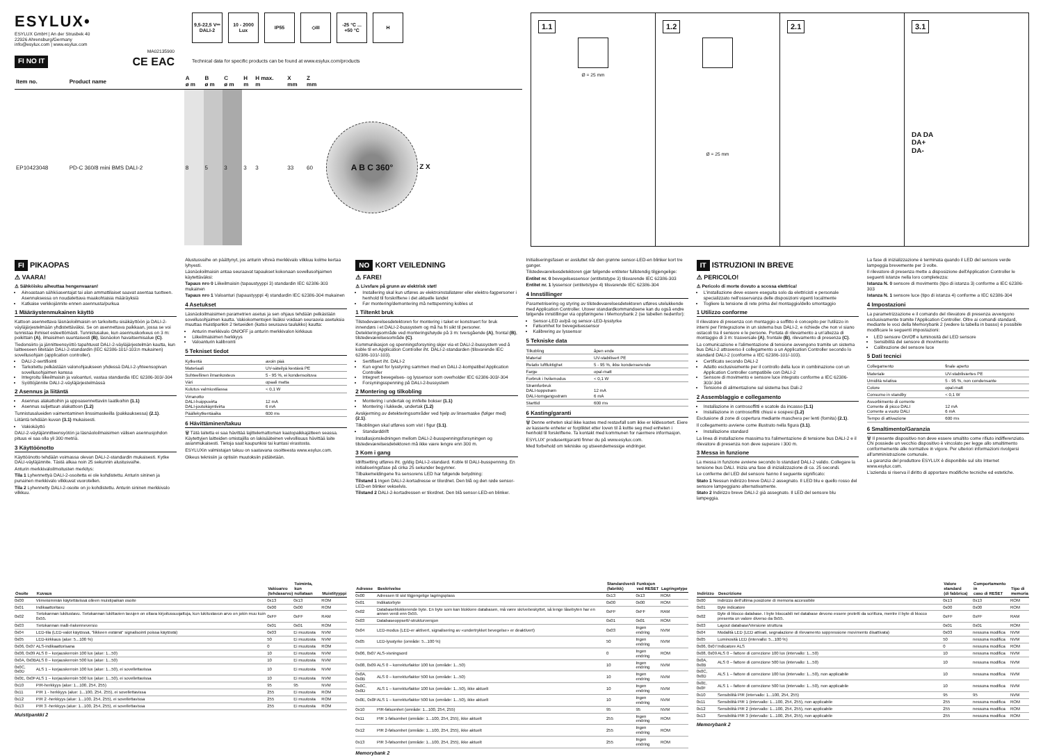ESYLUX•
ESYLUX GmbH | An der Strusbek 40
22926 Ahrensburg/Germany
info@esylux.com | www.esylux.com
MA02135900
FI NO IT CE EAC
9,5-22,5 V⎓
DALI-2
10 - 2000
Lux
IP55 ◇III -25 °C ...
+50 °C
H
Technical data for specific products can be found at www.esylux.com/products
| Item no. | Product name | A ø m | B ø m | C ø m | H m | H max. m | X mm | Z mm | |
| --- | --- | --- | --- | --- | --- | --- | --- | --- | --- |
| EP10423048 | PD-C 360/8 mini BMS DALI-2 | 8 | 5 | 3 | 3 | 3 | 33 | 60 | A B C 360° Z X |
1.1
Ø = 25 mm
1.2
Ø = 25 mm
2.1 3.1
DA DA
DA+
DA-
FI PIKAOPAS
⚠ VAARA!
⚠ Sähköisku aiheuttaa hengenvaaran!
Ainoastaan sähköasentajat tai alan ammattilaiset saavat asentaa tuotteen. Asennuksessa on noudatettava maakohtaisia määräyksiä
Katkaise verkkojännite ennen asennusta/purkua
1 Määräystenmukainen käyttö
Kattoon asennettava läsnäoloilmaisin on tarkoitettu sisäkäyttöön ja DALI-2-väyläjärjestelmään yhdistettäväksi. Se on asennettava paikkaan, jossa se voi tunnistaa ihmiset esteettömästi. Tunnistusalue, kun asennuskorkeus on 3 m: poikittain (A), ilmaisimen suuntaisesti (B), läsnäolon havaitsemisalue (C).
Tiedonsiirto ja jännitteensyöttö tapahtuvat DALI-2-väyläjärjestelmän kautta, kun laitteeseen liitetään DALI-2-standardin (IEC 62386-101/-103:n mukainen) sovellusohjain (application controller).
DALI-2-sertifiointi
Tarkoitettu pelkästään valonohjaukseen yhdessä DALI-2-yhteensopivan sovellusohjaimen kanssa
Integroitu liikeilmaisin ja valoanturi, vastaa standardia IEC 62386-303/-304
Syöttöjännite DALI-2-väyläjärjestelmässä
2 Asennus ja liitäntä
Asennus alakattoihin ja uppoasennettaviin laatikoihin (1.1)
Asennus suljettuun alakattoon (1.2)
Tunnistusalueiden vaimentaminen linssimaskeilla (pakkauksessa) (2.1).
Liitäntä tehdään kuvan (3.1) mukaisesti.
Vakiokäyttö
DALI-2-väyläjännitteensyötön ja läsnäoloilmaisimen välisen asennusjohdon pituus ei saa olla yli 300 metriä.
3 Käyttöönotto
Käyttöönotto tehdään voimassa olevan DALI-2-standardin mukaisesti. Kytke DALI-väyläjännite. Tästä alkaa noin 25 sekunnin alustusvaihe.
Anturin merkkivaloilmoitusten merkitys:
Tila 1 Lyhennettyä DALI-2-osoitetta ei ole kohdistettu. Anturin sininen ja punainen merkkivalo vilkkuvat vuorotellen.
Tila 2 Lyhennetty DALI-2-osoite on jo kohdistettu. Anturin sininen merkkivalo vilkkuu.
Alustusvaihe on päättynyt, jos anturin vihreä merkkivalo vilkkuu kolme kertaa lyhyesti.
Läsnäoloilmaisin antaa seuraavat tapaukset kokonaan sovellusohjaimen käytettäväksi:
Tapaus nro 0 Liikeilmaisin (tapaustyyppi 3) standardin IEC 62386-303 mukainen
Tapaus nro 1 Valoanturi (tapaustyyppi 4) standardin IEC 62386-304 mukainen
4 Asetukset
Läsnäoloilmaisimen parametrien asetus ja sen ohjaus tehdään pelkästään sovellusohjaimen kautta. Vakiokomentojen lisäksi voidaan seuraavia asetuksia muuttaa muistipankin 2 tietueiden (katso seuraava taulukko) kautta:
Anturin merkkivalo ON/OFF ja anturin merkkivalon kirkkaus
Liikeilmaisimen herkkyys
Valoanturin kalibrointi
5 Tekniset tiedot
| Kytkentä | avoin pää |
| Materiaali | UV-säteilyä kestävä PE |
| Suhteellinen ilmankosteus | 5 - 95 %, ei kondensoituva |
| Väri | opaali matta |
| Kulutus valmiustilassa | < 0,1 W |
| Virranotto DALI-huippuvirta DALI-joutokäyntivirta | 12 mA 6 mA |
| Päällekytkentäaika | 600 ms |
6 Hävittäminen/takuu
🗑 Tätä laitetta ei saa hävittää lajittelemattoman kaatopaikkajätteen seassa. Käytettyjen laitteiden omistajilla on lakisääteinen velvollisuus hävittää laite asianmukaisesti. Tietoja saat kaupunkisi tai kuntasi virastosta.
ESYLUXin valmistajan takuu on saatavana osoitteesta www.esylux.com.
Oikeus teknisiin ja optisiin muutoksiin pidätetään.
NO KORT VEILEDNING
⚠ FARE!
⚠ Livsfare på grunn av elektrisk støt!
Installering skal kun utføres av elektroinstallatører eller elektro-fagpersoner i henhold til forskriftene i det aktuelle landet
Før montering/demontering må nettspenning kobles ut
1 Tiltenkt bruk
Tilstedeværelsesdetektoren for montering i taket er konstruert for bruk innendørs i et DALI-2-bussystem og må ha fri sikt til personer. Detekteringsområde ved monteringshøyde på 3 m: tversgående (A), frontal (B), tilstedeværelsesområde (C).
Kommunikasjon og spenningsforsyning skjer via et DALI-2-bussystem ved å koble til en Application Controller iht. DALI-2-standarden (tilsvarende IEC 62386-101/-103).
Sertifisert iht. DALI-2
Kun egnet for lysstyring sammen med en DALI-2-kompatibel Application Controller
Integrert bevegelses- og lyssensor som overholder IEC 62386-303/-304
Forsyningsspenning på DALI-2-bussystem
2 Montering og tilkobling
Montering i undertak og innfelte bokser (1.1)
Montering i lukkede, undertak (1.2)
Avskjerming av detekteringsområder ved hjelp av linsemaske (følger med) (2.1).
Tilkoblingen skal utføres som vist i figur (3.1).
Standarddrift
Installasjonsledningen mellom DALI-2-busspenningsforsyningen og tilstedeværelsesdetektoren må ikke være lengre enn 300 m.
3 Kom i gang
Idriftsetting utføres iht. gyldig DALI-2-standard. Koble til DALI-busspenning. En initialiseringsfase på cirka 25 sekunder begynner.
Tilbakemeldingene fra sensorens LED har følgende betydning:
Tilstand 1 Ingen DALI-2-kortadresse er tilordnet. Den blå og den røde sensor-LED-en blinker vekselvis.
Tilstand 2 DALI-2-kortadressen er tilordnet. Den blå sensor-LED-en blinker.
Initialiseringsfasen er avsluttet når den grønne sensor-LED-en blinker kort tre ganger.
Tilstedeværelsesdetektoren gjør følgende entiteter fullstendig tilgjengelige:
Entitet nr. 0 bevegelsessensor (entitetstype 3) tilsvarende IEC 62386-303
Entitet nr. 1 lyssensor (entitetstype 4) tilsvarende IEC 62386-304
4 Innstillinger
Parametrisering og styring av tilstedeværelsesdetektoren utføres utelukkende med Application Controller. Utover standardkommandoene kan du også endre følgende innstillinger via oppføringene i Memorybank 2 (se tabellen nedenfor):
Sensor-LED av/på og sensor-LED-lysstyrke
Følsomhet for bevegelsessensor
Kalibrering av lyssensor
5 Tekniske data
| Tilkobling | åpen ende |
| Material | UV-stabilisert PE |
| Relativ luftfuktighet | 5 - 95 %, ikke kondenserende |
| Farge | opal-matt |
| Forbruk i hvilemodus | < 0,1 W |
| Strømforbruk DALI-toppstrøm DALI-tomgangsstrøm | 12 mA 6 mA |
| Starttid | 600 ms |
6 Kasting/garanti
🗑 Denne enheten skal ikke kastes med restavfall som ikke er kildesortert. Eiere av kasserte enheter er forpliktet etter loven til å kvitte seg med enheten i henhold til forskriftene. Ta kontakt med kommunen for nærmere informasjon.
ESYLUX' produsentgaranti finner du på www.esylux.com.
Med forbehold om tekniske og utseendemessige endringer.
IT ISTRUZIONI IN BREVE
⚠ PERICOLO!
⚠ Pericolo di morte dovuto a scossa elettrica!
L'installazione deve essere eseguita solo da elettricisti e personale specializzato nell'osservanza delle disposizioni vigenti localmente
Togliere la tensione di rete prima del montaggio/dello smontaggio
1 Utilizzo conforme
Il rilevatore di presenza con montaggio a soffitto è concepito per l'utilizzo in interni per l'integrazione in un sistema bus DALI-2, e richiede che non vi siano ostacoli tra il sensore e le persone. Portata di rilevamento a un'altezza di montaggio di 3 m: trasversale (A), frontale (B), rilevamento di presenza (C).
La comunicazione e l'alimentazione di tensione avvengono tramite un sistema bus DALI-2 attraverso il collegamento a un Application Controller secondo lo standard DALI-2 (conforme a IEC 62386-101/-103).
Certificato secondo DALI-2
Adatto esclusivamente per il controllo della luce in combinazione con un Application Controller compatibile con DALI-2
Sensore di movimento e sensore luce integrato conforme a IEC 62386-303/-304
Tensione di alimentazione sul sistema bus Dali-2
2 Assemblaggio e collegamento
Installazione in controsoffitti e scatole da incasso (1.1)
Installazione in controsoffitti chiusi e sospesi (1.2)
Esclusione di zone di copertura mediante maschera per lenti (fornita) (2.1).
Il collegamento avviene come illustrato nella figura (3.1).
Installazione standard
La linea di installazione massima tra l'alimentazione di tensione bus DALI-2 e il rilevatore di presenza non deve superare i 300 m.
3 Messa in funzione
La messa in funzione avviene secondo lo standard DALI-2 valido. Collegare la tensione bus DALI. Inizia una fase di inizializzazione di ca. 25 secondi.
Le conferme del LED del sensore hanno il seguente significato:
Stato 1 Nessun indirizzo breve DALI-2 assegnato. Il LED blu e quello rosso del sensore lampeggiano alternativamente.
Stato 2 Indirizzo breve DALI-2 già assegnato. Il LED del sensore blu lampeggia.
La fase di inizializzazione è terminata quando il LED del sensore verde lampeggia brevemente per 3 volte.
Il rilevatore di presenza mette a disposizione dell'Application Controller le seguenti istanze nella loro completezza:
Istanza N. 0 sensore di movimento (tipo di istanza 3) conforme a IEC 62386-303
Istanza N. 1 sensore luce (tipo di istanza 4) conforme a IEC 62386-304
4 Impostazioni
La parametrizzazione e il comando del rilevatore di presenza avvengono esclusivamente tramite l'Application Controller. Oltre ai comandi standard, mediante le voci della Memorybank 2 (vedere la tabella in basso) è possibile modificare le seguenti impostazioni:
LED sensore On/Off e luminosità del LED sensore
Sensibilità del sensore di movimento
Calibrazione del sensore luce
5 Dati tecnici
| Collegamento | finale aperto |
| Materiale | UV-stabilisiertes PE |
| Umidità relativa | 5 - 95 %, non condensante |
| Colore | opal-matt |
| Consumo in standby | < 0,1 W |
| Assorbimento di corrente Corrente di picco DALI Corrente a vuoto DALI | 12 mA 6 mA |
| Tempo di attivazione | 600 ms |
6 Smaltimento/Garanzia
🗑 Il presente dispositivo non deve essere smaltito come rifiuto indifferenziato. Chi possiede un vecchio dispositivo è vincolato per legge allo smaltimento conformemente alle normative in vigore. Per ulteriori informazioni rivolgersi all'amministrazione comunale.
La garanzia del produttore ESYLUX è disponibile sul sito Internet www.esylux.com.
L'azienda si riserva il diritto di apportare modifiche tecniche ed estetiche.
| Osoite | Kuvaus | Vakioarvo (tehdasarvo) | Toiminta, kun nollataan | Muistityyppi |
| --- | --- | --- | --- | --- |
| 0x00 | Viimeisimmän käytettävissä olleen muistipaikan osoite | 0x13 | 0x13 | ROM |
| 0x01 | Indikaattoritavu | 0x00 | 0x00 | ROM |
| 0x02 | Tietokannan lukitustavu. Tietokannan lukittavien tavujen on oltava kirjoitussuojattuja, kun lukitustavun arvo on jokin muu kuin 0x55. | 0xFF | 0xFF | RAM |
| 0x03 | Tietokannan malli-/rakenneversio | 0x01 | 0x01 | ROM |
| 0x04 | LED-tila (LED-valot käytössä, "liikkeen estämä" signalisointi poissa käytöstä) | 0x03 | Ei muutosta | NVM |
| 0x05 | LED-kirkkaus (alue: 5...100 %) | 50 | Ei muutosta | NVM |
| 0x06, 0x07 | ALS-indikaattorisana | 0 | Ei muutosta | ROM |
| 0x08, 0x09 | ALS 0 – korjauskerroin 100 lux (alue: 1...50) | 10 | Ei muutosta | NVM |
| 0x0A, 0x0B | ALS 0 – korjauskerroin 500 lux (alue: 1...50) | 10 | Ei muutosta | NVM |
| 0x0C, 0x0D | ALS 1 – korjauskerroin 100 lux (alue: 1...50), ei sovellettavissa | 10 | Ei muutosta | NVM |
| 0x0E, 0x0F | ALS 1 – korjauskerroin 500 lux (alue: 1...50), ei sovellettavissa | 10 | Ei muutosta | NVM |
| 0x10 | PIR-herkkyys (alue: 1...100, 254, 255) | 95 | 95 | NVM |
| 0x11 | PIR 1 - herkkyys (alue: 1...100, 254, 255), ei sovellettavissa | 255 | Ei muutosta | ROM |
| 0x12 | PIR 2 -herkkyys (alue: 1...100, 254, 255), ei sovellettavissa | 255 | Ei muutosta | ROM |
| 0x13 | PIR 3 -herkkyys (alue: 1...100, 254, 255), ei sovellettavissa | 255 | Ei muutosta | ROM |
Muistipankki 2
| Adresse | Beskrivelse | Standardverdi (fabrikk) | Funksjon ved RESET | Lagringstype |
| --- | --- | --- | --- | --- |
| 0x00 | Adressen til sist tilgjengelige lagringsplass | 0x13 | 0x13 | ROM |
| 0x01 | Indikatorbyte | 0x00 | 0x00 | ROM |
| 0x02 | Databaseblokkerende byte. En byte som kan blokkere databasen, må være skrivebeskyttet, så lenge låsebyten har en annen verdi enn 0x55. | 0xFF | 0xFF | RAM |
| 0x03 | Databaseoppsett/-strukturversjon | 0x01 | 0x01 | ROM |
| 0x04 | LED-modus (LED-er aktivert, signalisering av «undertrykket bevegelse» er deaktivert) | 0x03 | Ingen endring | NVM |
| 0x05 | LED-lysstyrke (område: 5...100 %) | 50 | Ingen endring | NVM |
| 0x06, 0x07 | ALS-visningsord | 0 | Ingen endring | ROM |
| 0x08, 0x09 | ALS 0 – korrekturfaktor 100 lux (område: 1...50) | 10 | Ingen endring | NVM |
| 0x0A, 0x0B | ALS 0 – korrekturfaktor 500 lux (område: 1...50) | 10 | Ingen endring | NVM |
| 0x0C, 0x0D | ALS 1 – korrekturfaktor 100 lux (område: 1...50), ikke aktuelt | 10 | Ingen endring | NVM |
| 0x0E, 0x0F | ALS 1 – korrekturfaktor 500 lux (område: 1...50), ikke aktuelt | 10 | Ingen endring | NVM |
| 0x10 | PIR-følsomhet (område: 1...100, 254, 255) | 95 | 95 | NVM |
| 0x11 | PIR 1-følsomhet (område: 1...100, 254, 255), ikke aktuelt | 255 | Ingen endring | ROM |
| 0x12 | PIR 2-følsomhet (område: 1...100, 254, 255), ikke aktuelt | 255 | Ingen endring | ROM |
| 0x13 | PIR 3-følsomhet (område: 1...100, 254, 255), ikke aktuelt | 255 | Ingen endring | ROM |
Memorybank 2
| Indirizzo | Descrizione | Valore standard (di fabbrica) | Comportamento in caso di RESET | Tipo di memoria |
| --- | --- | --- | --- | --- |
| 0x00 | Indirizzo dell'ultima posizione di memoria accessibile | 0x13 | 0x13 | ROM |
| 0x01 | Byte indicatore | 0x00 | 0x00 | ROM |
| 0x02 | Byte di blocco database. I byte bloccabili nel database devono essere protetti da scrittura, mentre il byte di blocco presenta un valore diverso da 0x55. | 0xFF | 0xFF | RAM |
| 0x03 | Layout database/Versione struttura | 0x01 | 0x01 | ROM |
| 0x04 | Modalità LED (LED attivati, segnalazione di rilevamento soppressione movimento disattivata) | 0x03 | nessuna modifica | NVM |
| 0x05 | Luminosità LED (intervallo: 5...100 %) | 50 | nessuna modifica | NVM |
| 0x06, 0x07 | Indicatore ALS | 0 | nessuna modifica | ROM |
| 0x08, 0x09 | ALS 0 – fattore di correzione 100 lux (intervallo: 1...50) | 10 | nessuna modifica | NVM |
| 0x0A, 0x0B | ALS 0 – fattore di correzione 500 lux (intervallo: 1...50) | 10 | nessuna modifica | NVM |
| 0x0C, 0x0D | ALS 1 – fattore di correzione 100 lux (intervallo: 1...50), non applicabile | 10 | nessuna modifica | NVM |
| 0x0E, 0x0F | ALS 1 – fattore di correzione 500 lux (intervallo: 1...50), non applicabile | 10 | nessuna modifica | NVM |
| 0x10 | Sensibilità PIR (intervallo: 1...100, 254, 255) | 95 | 95 | NVM |
| 0x11 | Sensibilità PIR 1 (intervallo: 1...100, 254, 255), non applicabile | 255 | nessuna modifica | ROM |
| 0x12 | Sensibilità PIR 2 (intervallo: 1...100, 254, 255), non applicabile | 255 | nessuna modifica | ROM |
| 0x13 | Sensibilità PIR 3 (intervallo: 1...100, 254, 255), non applicabile | 255 | nessuna modifica | ROM |
Memorybank 2